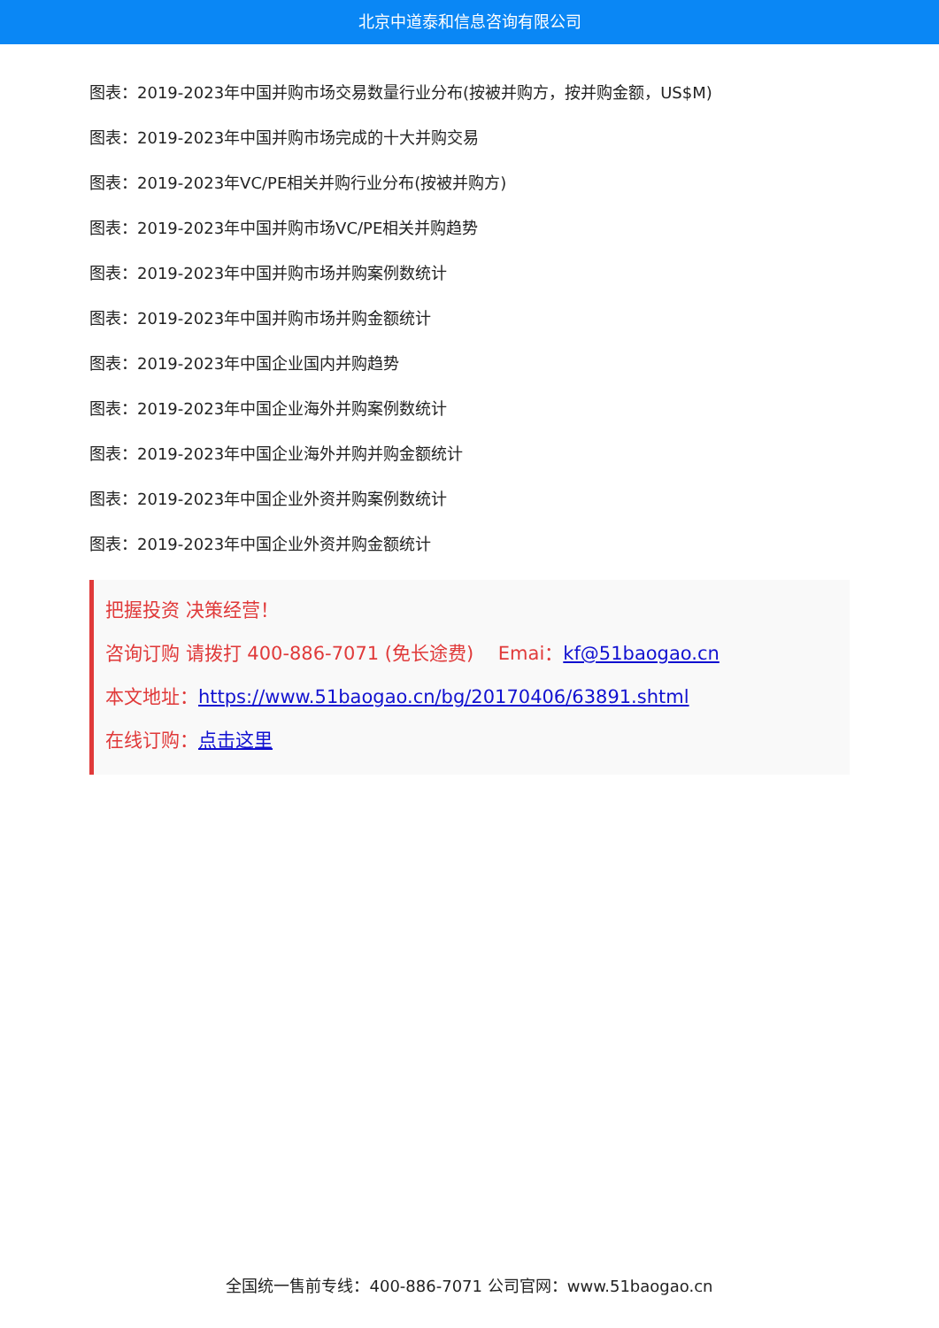北京中道泰和信息咨询有限公司
图表：2019-2023年中国并购市场交易数量行业分布(按被并购方，按并购金额，US$M)
图表：2019-2023年中国并购市场完成的十大并购交易
图表：2019-2023年VC/PE相关并购行业分布(按被并购方)
图表：2019-2023年中国并购市场VC/PE相关并购趋势
图表：2019-2023年中国并购市场并购案例数统计
图表：2019-2023年中国并购市场并购金额统计
图表：2019-2023年中国企业国内并购趋势
图表：2019-2023年中国企业海外并购案例数统计
图表：2019-2023年中国企业海外并购并购金额统计
图表：2019-2023年中国企业外资并购案例数统计
图表：2019-2023年中国企业外资并购金额统计
把握投资 决策经营！
咨询订购 请拨打 400-886-7071 (免长途费)　 Emai：kf@51baogao.cn
本文地址：https://www.51baogao.cn/bg/20170406/63891.shtml
在线订购：点击这里
全国统一售前专线：400-886-7071 公司官网：www.51baogao.cn